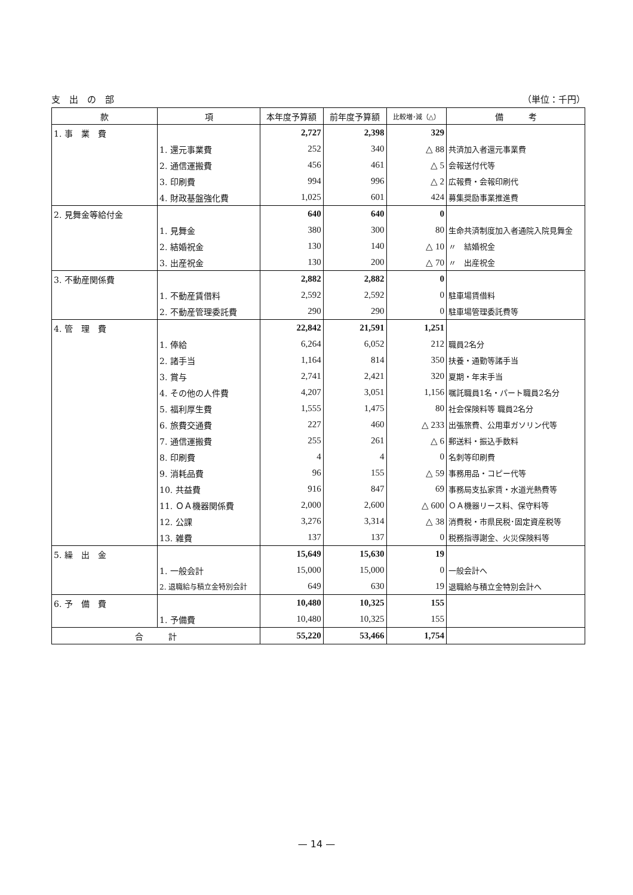支　出　の　部 （単位：千円）
| 款 | 項 | 本年度予算額 | 前年度予算額 | 比較増･減（△） | 備 考 |
| --- | --- | --- | --- | --- | --- |
| 1. 事 業 費 | | 2,727 | 2,398 | 329 | |
| | 1. 還元事業費 | 252 | 340 | △ 88 | 共済加入者還元事業費 |
| | 2. 通信運搬費 | 456 | 461 | △ 5 | 会報送付代等 |
| | 3. 印刷費 | 994 | 996 | △ 2 | 広報費・会報印刷代 |
| | 4. 財政基盤強化費 | 1,025 | 601 | 424 | 募集奨励事業推進費 |
| 2. 見舞金等給付金 | | 640 | 640 | 0 | |
| | 1. 見舞金 | 380 | 300 | 80 | 生命共済制度加入者通院入院見舞金 |
| | 2. 結婚祝金 | 130 | 140 | △ 10 | 〃 結婚祝金 |
| | 3. 出産祝金 | 130 | 200 | △ 70 | 〃 出産祝金 |
| 3. 不動産関係費 | | 2,882 | 2,882 | 0 | |
| | 1. 不動産賃借料 | 2,592 | 2,592 | 0 | 駐車場賃借料 |
| | 2. 不動産管理委託費 | 290 | 290 | 0 | 駐車場管理委託費等 |
| 4. 管 理 費 | | 22,842 | 21,591 | 1,251 | |
| | 1. 俸給 | 6,264 | 6,052 | 212 | 職員2名分 |
| | 2. 諸手当 | 1,164 | 814 | 350 | 扶養・通勤等諸手当 |
| | 3. 賞与 | 2,741 | 2,421 | 320 | 夏期・年末手当 |
| | 4. その他の人件費 | 4,207 | 3,051 | 1,156 | 嘱託職員1名・パート職員2名分 |
| | 5. 福利厚生費 | 1,555 | 1,475 | 80 | 社会保険料等 職員2名分 |
| | 6. 旅費交通費 | 227 | 460 | △ 233 | 出張旅費、公用車ガソリン代等 |
| | 7. 通信運搬費 | 255 | 261 | △ 6 | 郵送料・振込手数料 |
| | 8. 印刷費 | 4 | 4 | 0 | 名刺等印刷費 |
| | 9. 消耗品費 | 96 | 155 | △ 59 | 事務用品・コピー代等 |
| | 10. 共益費 | 916 | 847 | 69 | 事務局支払家賃・水道光熱費等 |
| | 11. ＯＡ機器関係費 | 2,000 | 2,600 | △ 600 | ＯＡ機器リース料、保守料等 |
| | 12. 公課 | 3,276 | 3,314 | △ 38 | 消費税・市県民税･固定資産税等 |
| | 13. 雑費 | 137 | 137 | 0 | 税務指導謝金、火災保険料等 |
| 5. 繰 出 金 | | 15,649 | 15,630 | 19 | |
| | 1. 一般会計 | 15,000 | 15,000 | 0 | 一般会計へ |
| | 2. 退職給与積立金特別会計 | 649 | 630 | 19 | 退職給与積立金特別会計へ |
| 6. 予 備 費 | | 10,480 | 10,325 | 155 | |
| | 1. 予備費 | 10,480 | 10,325 | 155 | |
| 合 計 | | 55,220 | 53,466 | 1,754 | |
— 14 —